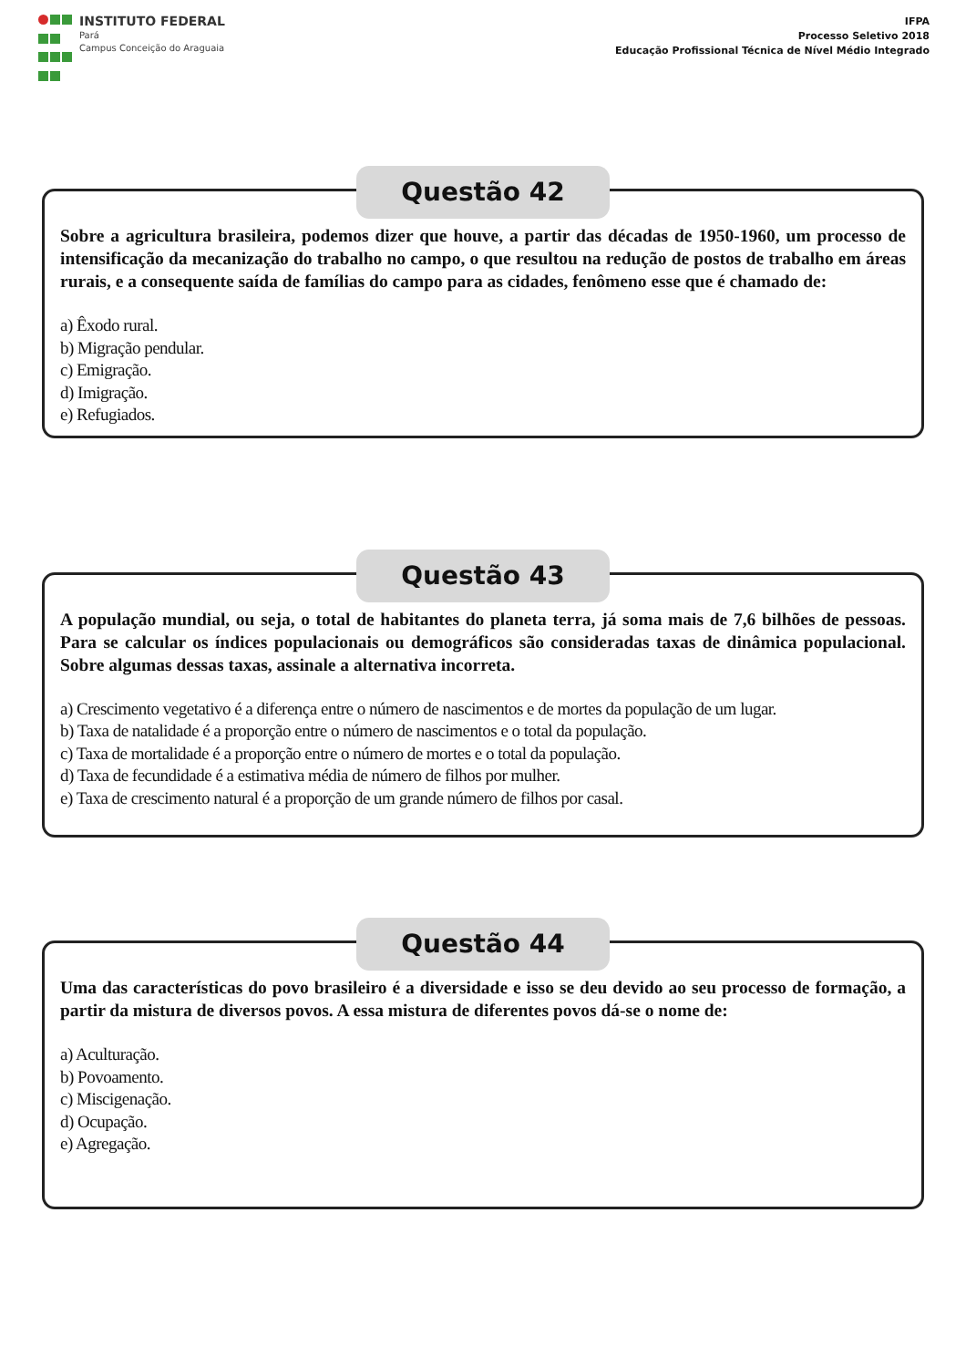INSTITUTO FEDERAL
Pará
Campus Conceição do Araguaia
IFPA
Processo Seletivo 2018
Educação Profissional Técnica de Nível Médio Integrado
Questão 42
Sobre a agricultura brasileira, podemos dizer que houve, a partir das décadas de 1950-1960, um processo de intensificação da mecanização do trabalho no campo, o que resultou na redução de postos de trabalho em áreas rurais, e a consequente saída de famílias do campo para as cidades, fenômeno esse que é chamado de:
a) Êxodo rural.
b) Migração pendular.
c) Emigração.
d) Imigração.
e) Refugiados.
Questão 43
A população mundial, ou seja, o total de habitantes do planeta terra, já soma mais de 7,6 bilhões de pessoas. Para se calcular os índices populacionais ou demográficos são consideradas taxas de dinâmica populacional. Sobre algumas dessas taxas, assinale a alternativa incorreta.
a) Crescimento vegetativo é a diferença entre o número de nascimentos e de mortes da população de um lugar.
b) Taxa de natalidade é a proporção entre o número de nascimentos e o total da população.
c) Taxa de mortalidade é a proporção entre o número de mortes e o total da população.
d) Taxa de fecundidade é a estimativa média de número de filhos por mulher.
e) Taxa de crescimento natural é a proporção de um grande número de filhos por casal.
Questão 44
Uma das características do povo brasileiro é a diversidade e isso se deu devido ao seu processo de formação, a partir da mistura de diversos povos. A essa mistura de diferentes povos dá-se o nome de:
a) Aculturação.
b) Povoamento.
c) Miscigenação.
d) Ocupação.
e) Agregação.